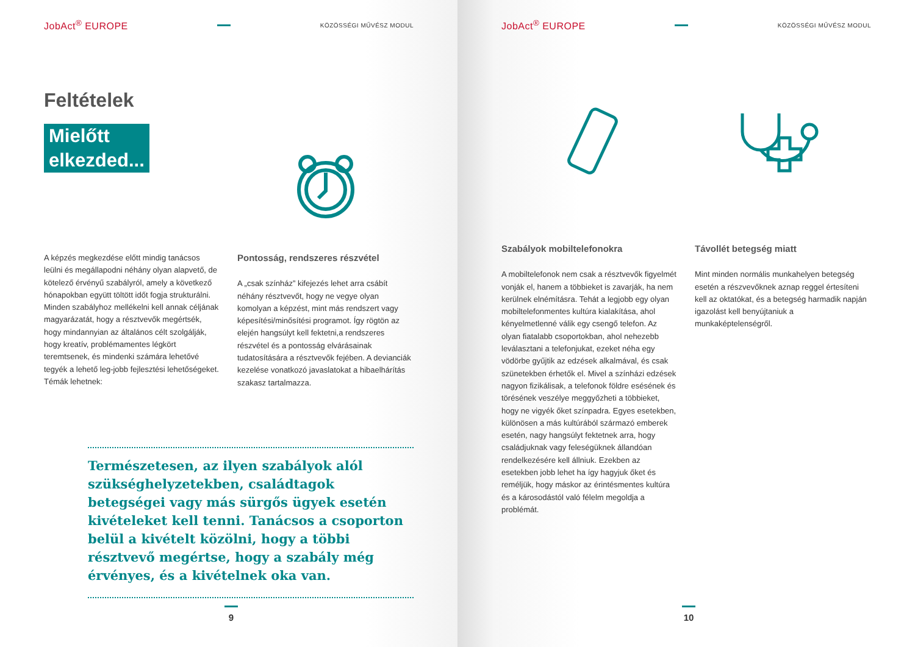JobAct<sup>®</sup> EUROPE KÖZÖSSÉGI MŰVÉSZ MODUL
Feltételek
Mielőtt
elkezded...
A képzés megkezdése előtt mindig tanácsos leülni és megállapodni néhány olyan alapvető, de kötelező érvényű szabályról, amely a következő hónapokban együtt töltött időt fogja strukturálni. Minden szabályhoz mellékelni kell annak céljának magyarázatát, hogy a résztvevők megértsék, hogy mindannyian az általános célt szolgálják, hogy kreatív, problémamentes légkört teremtsenek, és mindenki számára lehetővé tegyék a lehető leg-jobb fejlesztési lehetőségeket. Témák lehetnek:
Pontosság, rendszeres részvétel
A „csak színház” kifejezés lehet arra csábít néhány résztvevőt, hogy ne vegye olyan komolyan a képzést, mint más rendszert vagy képesítési/minősítési programot. Így rögtön az elején hangsúlyt kell fektetni,a rendszeres részvétel és a pontosság elvárásainak tudatosítására a résztvevők fejében. A devianciák kezelése vonatkozó javaslatokat a hibaelhárítás szakasz tartalmazza.
Természetesen, az ilyen szabályok alól szükséghelyzetekben, családtagok betegségei vagy más sürgős ügyek esetén kivételeket kell tenni. Tanácsos a csoporton belül a kivételt közölni, hogy a többi résztvevő megértse, hogy a szabály még érvényes, és a kivételnek oka van.
9
JobAct<sup>®</sup> EUROPE KÖZÖSSÉGI MŰVÉSZ MODUL
Szabályok mobiltelefonokra
A mobiltelefonok nem csak a résztvevők figyelmét vonják el, hanem a többieket is zavarják, ha nem kerülnek elnémításra. Tehát a legjobb egy olyan mobiltelefonmentes kultúra kialakítása, ahol kényelmetlenné válik egy csengő telefon. Az olyan fiatalabb csoportokban, ahol nehezebb leválasztani a telefonjukat, ezeket néha egy vödörbe gyűjtik az edzések alkalmával, és csak szünetekben érhetők el. Mivel a színházi edzések nagyon fizikálisak, a telefonok földre esésének és törésének veszélye meggyőzheti a többieket, hogy ne vigyék őket színpadra. Egyes esetekben, különösen a más kultúrából származó emberek esetén, nagy hangsúlyt fektetnek arra, hogy családjuknak vagy feleségüknek állandóan rendelkezésére kell állniuk. Ezekben az esetekben jobb lehet ha így hagyjuk őket és reméljük, hogy máskor az érintésmentes kultúra és a károsodástól való félelm megoldja a problémát.
Távollét betegség miatt
Mint minden normális munkahelyen betegség esetén a részvevőknek aznap reggel értesíteni kell az oktatókat, és a betegség harmadik napján igazolást kell benyújtaniuk a munkaképtelenségről.
10